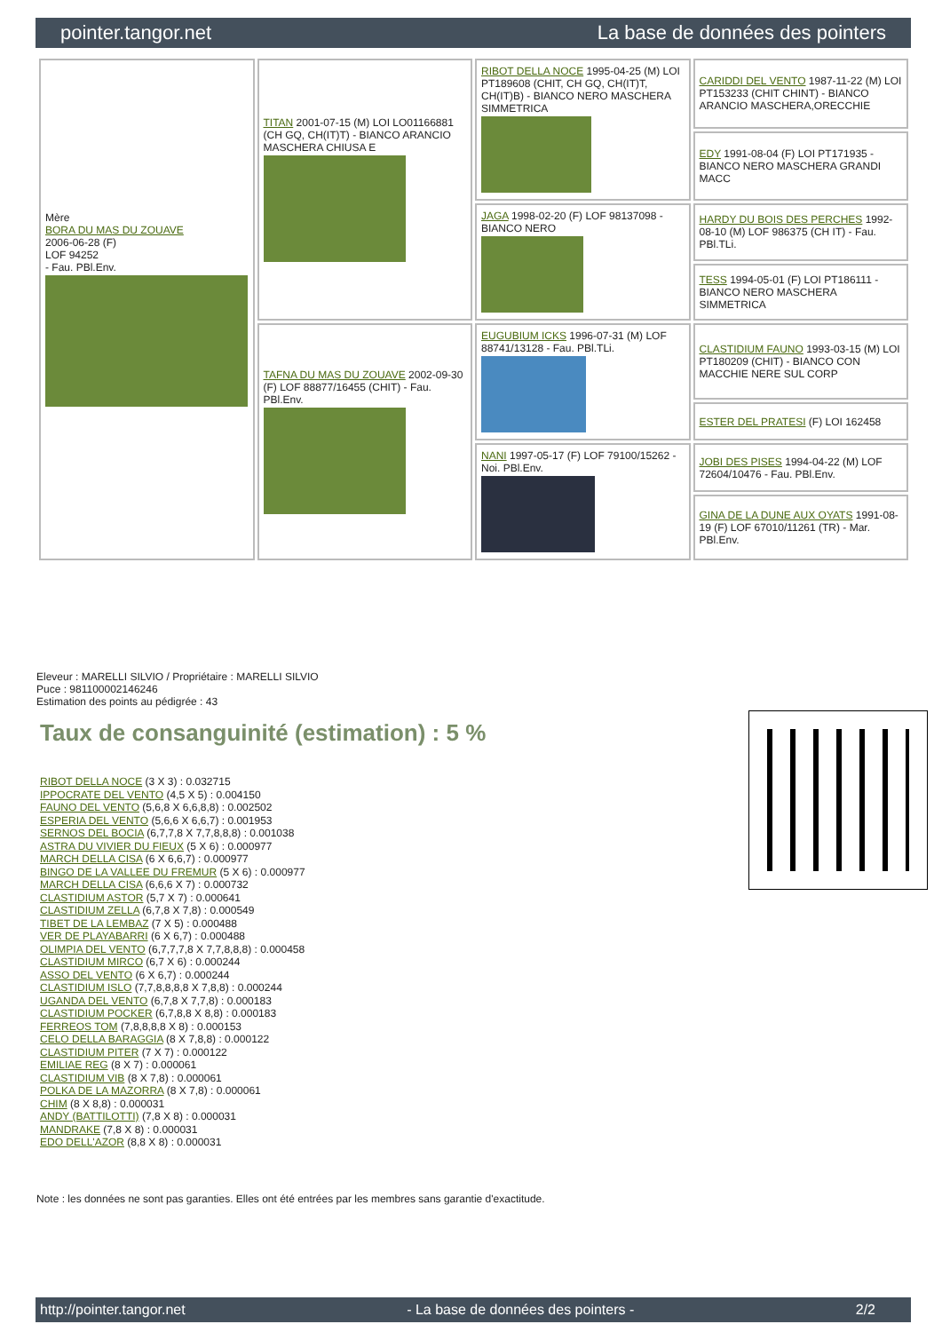pointer.tangor.net La base de données des pointers
| Mère BORA DU MAS DU ZOUAVE 2006-06-28 (F) LOF 94252 - Fau. PBl.Env. | TITAN 2001-07-15 (M) LOI LO01166881 (CH GQ, CH(IT)T) - BIANCO ARANCIO MASCHERA CHIUSA E | RIBOT DELLA NOCE 1995-04-25 (M) LOI PT189608 (CHIT, CH GQ, CH(IT)T, CH(IT)B) - BIANCO NERO MASCHERA SIMMETRICA | CARIDDI DEL VENTO 1987-11-22 (M) LOI PT153233 (CHIT CHINT) - BIANCO ARANCIO MASCHERA,ORECCHIE |
| | | | EDY 1991-08-04 (F) LOI PT171935 - BIANCO NERO MASCHERA GRANDI MACC |
| | | JAGA 1998-02-20 (F) LOF 98137098 - BIANCO NERO | HARDY DU BOIS DES PERCHES 1992-08-10 (M) LOF 986375 (CH IT) - Fau. PBl.TLi. |
| | | | TESS 1994-05-01 (F) LOI PT186111 - BIANCO NERO MASCHERA SIMMETRICA |
| | TAFNA DU MAS DU ZOUAVE 2002-09-30 (F) LOF 88877/16455 (CHIT) - Fau. PBl.Env. | EUGUBIUM ICKS 1996-07-31 (M) LOF 88741/13128 - Fau. PBl.TLi. | CLASTIDIUM FAUNO 1993-03-15 (M) LOI PT180209 (CHIT) - BIANCO CON MACCHIE NERE SUL CORP |
| | | | ESTER DEL PRATESI (F) LOI 162458 |
| | | NANI 1997-05-17 (F) LOF 79100/15262 - Noi. PBl.Env. | JOBI DES PISES 1994-04-22 (M) LOF 72604/10476 - Fau. PBl.Env. |
| | | | GINA DE LA DUNE AUX OYATS 1991-08-19 (F) LOF 67010/11261 (TR) - Mar. PBl.Env. |
Eleveur : MARELLI SILVIO / Propriétaire : MARELLI SILVIO
Puce : 981100002146246
Estimation des points au pédigrée : 43
Taux de consanguinité (estimation) : 5 %
RIBOT DELLA NOCE (3 X 3) : 0.032715
IPPOCRATE DEL VENTO (4,5 X 5) : 0.004150
FAUNO DEL VENTO (5,6,8 X 6,6,8,8) : 0.002502
ESPERIA DEL VENTO (5,6,6 X 6,6,7) : 0.001953
SERNOS DEL BOCIA (6,7,7,8 X 7,7,8,8,8) : 0.001038
ASTRA DU VIVIER DU FIEUX (5 X 6) : 0.000977
MARCH DELLA CISA (6 X 6,6,7) : 0.000977
BINGO DE LA VALLEE DU FREMUR (5 X 6) : 0.000977
MARCH DELLA CISA (6,6,6 X 7) : 0.000732
CLASTIDIUM ASTOR (5,7 X 7) : 0.000641
CLASTIDIUM ZELLA (6,7,8 X 7,8) : 0.000549
TIBET DE LA LEMBAZ (7 X 5) : 0.000488
VER DE PLAYABARRI (6 X 6,7) : 0.000488
OLIMPIA DEL VENTO (6,7,7,7,8 X 7,7,8,8,8) : 0.000458
CLASTIDIUM MIRCO (6,7 X 6) : 0.000244
ASSO DEL VENTO (6 X 6,7) : 0.000244
CLASTIDIUM ISLO (7,7,8,8,8,8 X 7,8,8) : 0.000244
UGANDA DEL VENTO (6,7,8 X 7,7,8) : 0.000183
CLASTIDIUM POCKER (6,7,8,8 X 8,8) : 0.000183
FERREOS TOM (7,8,8,8,8 X 8) : 0.000153
CELO DELLA BARAGGIA (8 X 7,8,8) : 0.000122
CLASTIDIUM PITER (7 X 7) : 0.000122
EMILIAE REG (8 X 7) : 0.000061
CLASTIDIUM VIB (8 X 7,8) : 0.000061
POLKA DE LA MAZORRA (8 X 7,8) : 0.000061
CHIM (8 X 8,8) : 0.000031
ANDY (BATTILOTTI) (7,8 X 8) : 0.000031
MANDRAKE (7,8 X 8) : 0.000031
EDO DELL'AZOR (8,8 X 8) : 0.000031
Note : les données ne sont pas garanties. Elles ont été entrées par les membres sans garantie d'exactitude.
http://pointer.tangor.net - La base de données des pointers - 2/2